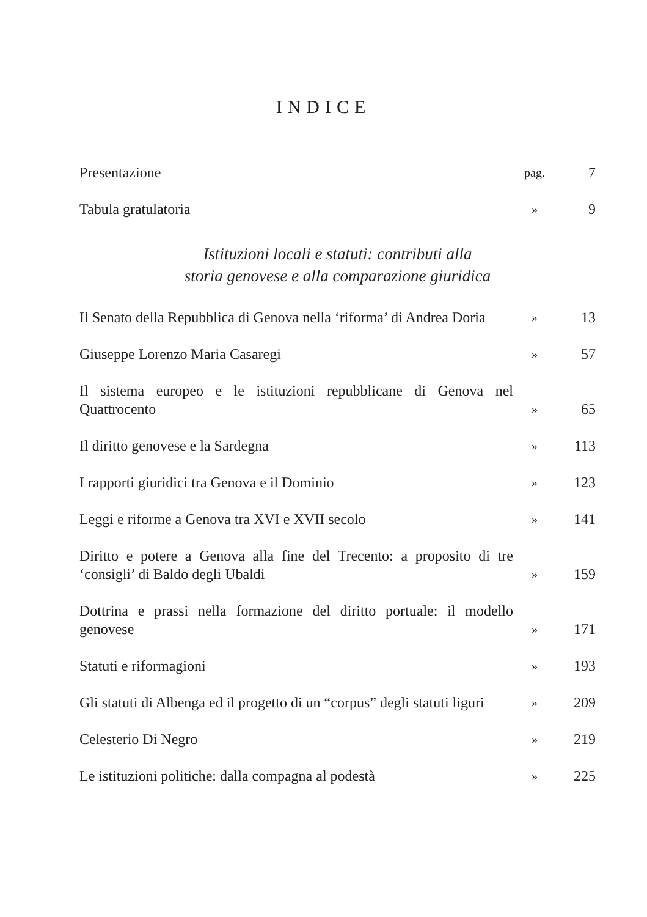INDICE
Presentazione
pag.
7
Tabula gratulatoria
»
9
Istituzioni locali e statuti: contributi alla
storia genovese e alla comparazione giuridica
Il Senato della Repubblica di Genova nella ‘riforma’ di Andrea Doria
»
13
Giuseppe Lorenzo Maria Casaregi
»
57
Il sistema europeo e le istituzioni repubblicane di Genova nel Quattrocento
»
65
Il diritto genovese e la Sardegna
»
113
I rapporti giuridici tra Genova e il Dominio
»
123
Leggi e riforme a Genova tra XVI e XVII secolo
»
141
Diritto e potere a Genova alla fine del Trecento: a proposito di tre ‘consigli’ di Baldo degli Ubaldi
»
159
Dottrina e prassi nella formazione del diritto portuale: il modello genovese
»
171
Statuti e riformagioni
»
193
Gli statuti di Albenga ed il progetto di un “corpus” degli statuti liguri
»
209
Celesterio Di Negro
»
219
Le istituzioni politiche: dalla compagna al podestà
»
225